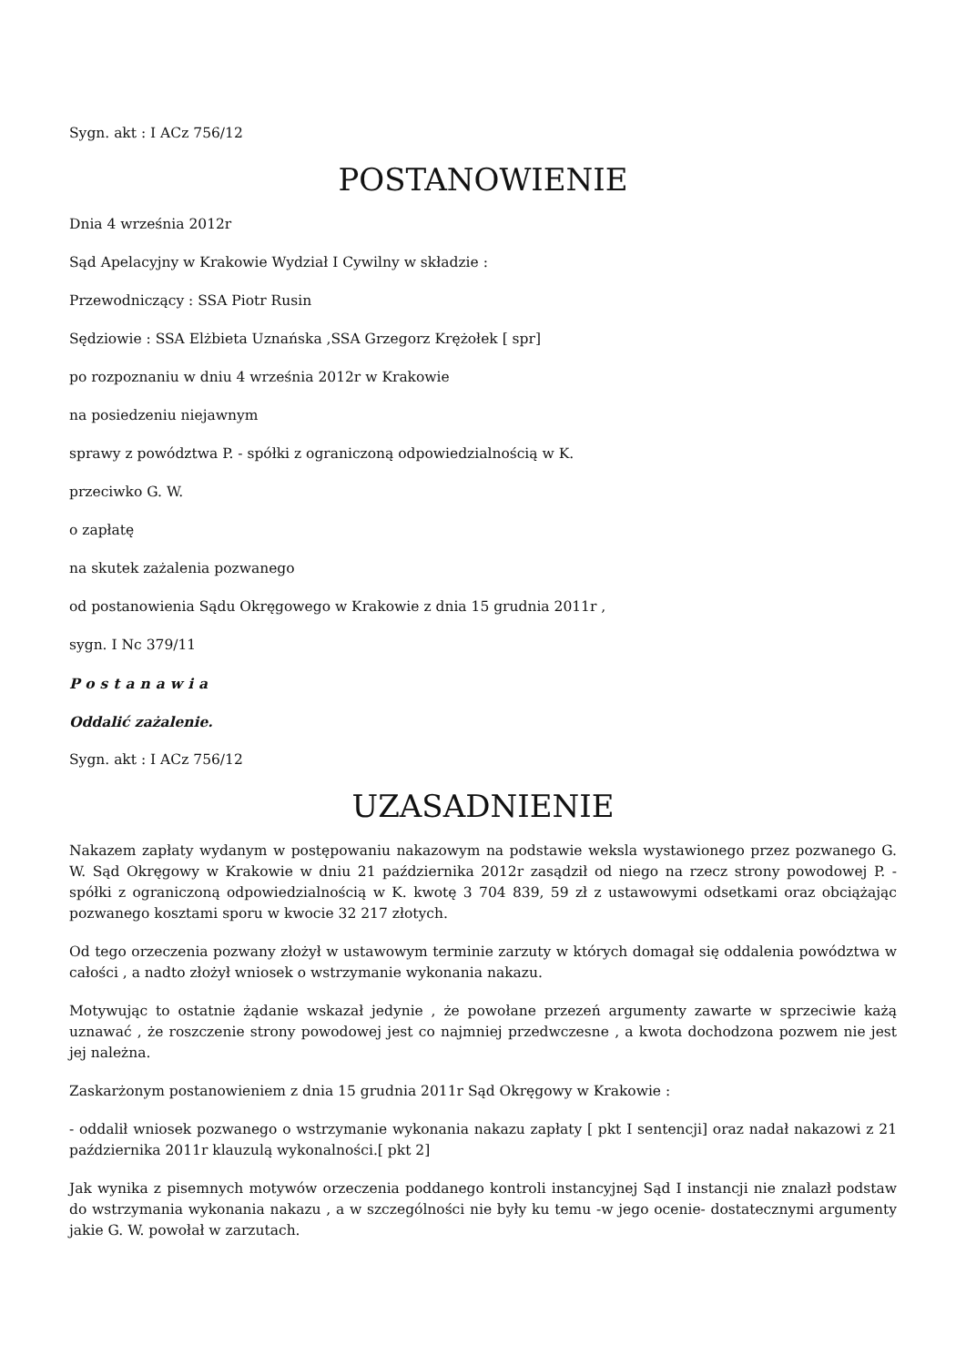Sygn. akt : I ACz 756/12
POSTANOWIENIE
Dnia 4 września 2012r
Sąd Apelacyjny w Krakowie Wydział I Cywilny w składzie :
Przewodniczący : SSA Piotr Rusin
Sędziowie : SSA Elżbieta Uznańska ,SSA Grzegorz Krężołek [ spr]
po rozpoznaniu w dniu 4 września 2012r w Krakowie
na posiedzeniu niejawnym
sprawy z powództwa P. - spółki z ograniczoną odpowiedzialnością w K.
przeciwko G. W.
o zapłatę
na skutek zażalenia pozwanego
od postanowienia Sądu Okręgowego w Krakowie z dnia 15 grudnia 2011r ,
sygn. I Nc 379/11
Postanawia
Oddalić zażalenie.
Sygn. akt : I ACz 756/12
UZASADNIENIE
Nakazem zapłaty wydanym w postępowaniu nakazowym na podstawie weksla wystawionego przez pozwanego G. W. Sąd Okręgowy w Krakowie w dniu 21 października 2012r zasądził od niego na rzecz strony powodowej P. - spółki z ograniczoną odpowiedzialnością w K. kwotę 3 704 839, 59 zł z ustawowymi odsetkami oraz obciążając pozwanego kosztami sporu w kwocie 32 217 złotych.
Od tego orzeczenia pozwany złożył w ustawowym terminie zarzuty w których domagał się oddalenia powództwa w całości , a nadto złożył wniosek o wstrzymanie wykonania nakazu.
Motywując to ostatnie żądanie wskazał jedynie , że powołane przezeń argumenty zawarte w sprzeciwie każą uznawać , że roszczenie strony powodowej jest co najmniej przedwczesne , a kwota dochodzona pozwem nie jest jej należna.
Zaskarżonym postanowieniem z dnia 15 grudnia 2011r Sąd Okręgowy w Krakowie :
- oddalił wniosek pozwanego o wstrzymanie wykonania nakazu zapłaty [ pkt I sentencji] oraz nadał nakazowi z 21 października 2011r klauzulą wykonalności.[ pkt 2]
Jak wynika z pisemnych motywów orzeczenia poddanego kontroli instancyjnej Sąd I instancji nie znalazł podstaw do wstrzymania wykonania nakazu , a w szczególności nie były ku temu -w jego ocenie- dostatecznymi argumenty jakie G. W. powołał w zarzutach.